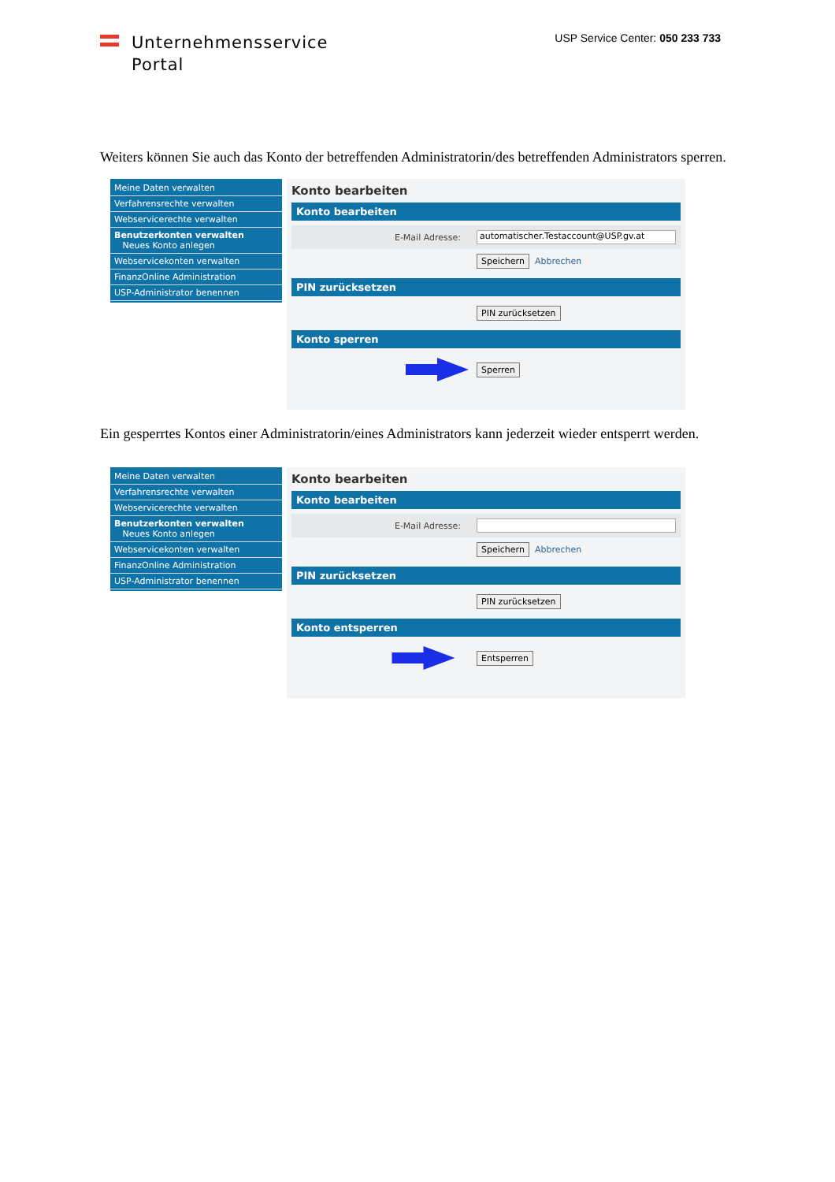Unternehmensservice
Portal
USP Service Center: 050 233 733
Weiters können Sie auch das Konto der betreffenden Administratorin/des betreffenden Administrators sperren.
Meine Daten verwalten
Verfahrensrechte verwalten
Webservicerechte verwalten
Benutzerkonten verwalten
Neues Konto anlegen
Webservicekonten verwalten
FinanzOnline Administration
USP-Administrator benennen
Konto bearbeiten
Konto bearbeiten
E-Mail Adresse: automatischer.Testaccount@USP.gv.at
Speichern Abbrechen
PIN zurücksetzen
PIN zurücksetzen
Konto sperren
Sperren
Ein gesperrtes Kontos einer Administratorin/eines Administrators kann jederzeit wieder entsperrt werden.
Meine Daten verwalten
Verfahrensrechte verwalten
Webservicerechte verwalten
Benutzerkonten verwalten
Neues Konto anlegen
Webservicekonten verwalten
FinanzOnline Administration
USP-Administrator benennen
Konto bearbeiten
Konto bearbeiten
E-Mail Adresse:
Speichern Abbrechen
PIN zurücksetzen
PIN zurücksetzen
Konto entsperren
Entsperren